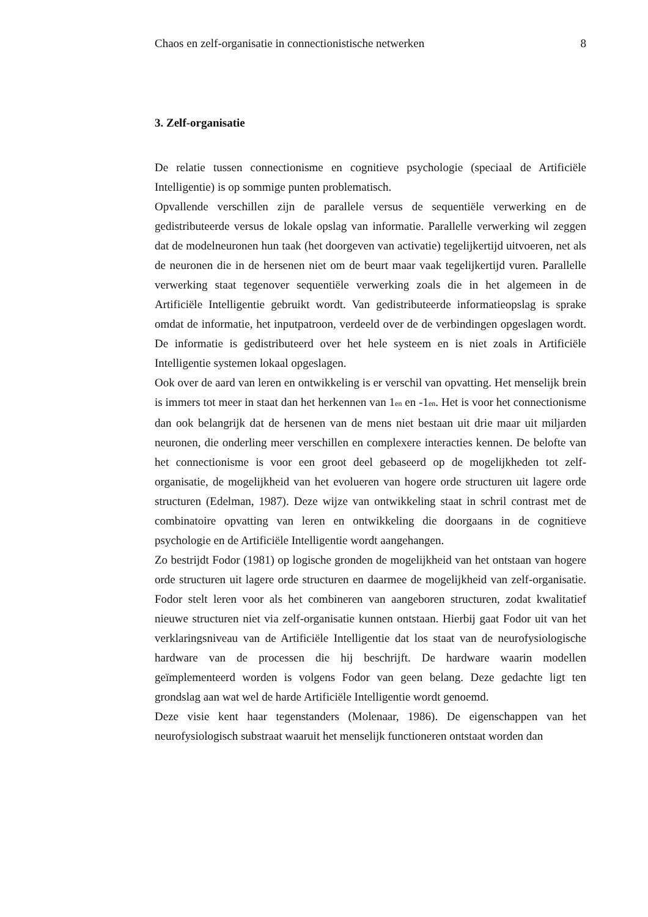Chaos en zelf-organisatie in connectionistische netwerken 8
3. Zelf-organisatie
De relatie tussen connectionisme en cognitieve psychologie (speciaal de Artificiële Intelligentie) is op sommige punten problematisch.
Opvallende verschillen zijn de parallele versus de sequentiële verwerking en de gedistributeerde versus de lokale opslag van informatie. Parallelle verwerking wil zeggen dat de modelneuronen hun taak (het doorgeven van activatie) tegelijkertijd uitvoeren, net als de neuronen die in de hersenen niet om de beurt maar vaak tegelijkertijd vuren. Parallelle verwerking staat tegenover sequentiële verwerking zoals die in het algemeen in de Artificiële Intelligentie gebruikt wordt. Van gedistributeerde informatieopslag is sprake omdat de informatie, het inputpatroon, verdeeld over de de verbindingen opgeslagen wordt. De informatie is gedistributeerd over het hele systeem en is niet zoals in Artificiële Intelligentie systemen lokaal opgeslagen.
Ook over de aard van leren en ontwikkeling is er verschil van opvatting. Het menselijk brein is immers tot meer in staat dan het herkennen van 1<sub>en</sub> en -1<sub>en</sub>. Het is voor het connectionisme dan ook belangrijk dat de hersenen van de mens niet bestaan uit drie maar uit miljarden neuronen, die onderling meer verschillen en complexere interacties kennen. De belofte van het connectionisme is voor een groot deel gebaseerd op de mogelijkheden tot zelf-organisatie, de mogelijkheid van het evolueren van hogere orde structuren uit lagere orde structuren (Edelman, 1987). Deze wijze van ontwikkeling staat in schril contrast met de combinatoire opvatting van leren en ontwikkeling die doorgaans in de cognitieve psychologie en de Artificiële Intelligentie wordt aangehangen.
Zo bestrijdt Fodor (1981) op logische gronden de mogelijkheid van het ontstaan van hogere orde structuren uit lagere orde structuren en daarmee de mogelijkheid van zelf-organisatie. Fodor stelt leren voor als het combineren van aangeboren structuren, zodat kwalitatief nieuwe structuren niet via zelf-organisatie kunnen ontstaan. Hierbij gaat Fodor uit van het verklaringsniveau van de Artificiële Intelligentie dat los staat van de neurofysiologische hardware van de processen die hij beschrijft. De hardware waarin modellen geïmplementeerd worden is volgens Fodor van geen belang. Deze gedachte ligt ten grondslag aan wat wel de harde Artificiële Intelligentie wordt genoemd.
Deze visie kent haar tegenstanders (Molenaar, 1986). De eigenschappen van het neurofysiologisch substraat waaruit het menselijk functioneren ontstaat worden dan